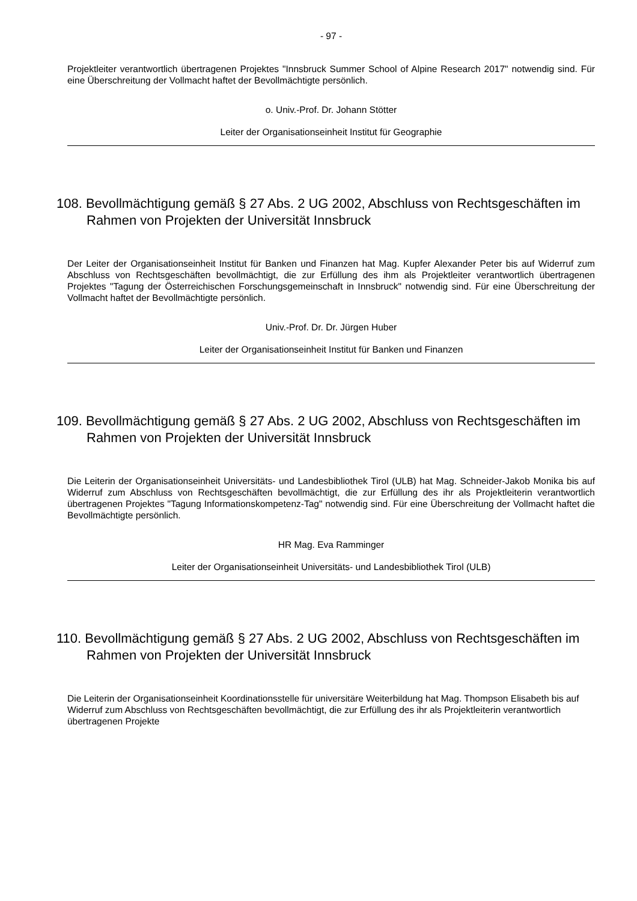- 97 -
Projektleiter verantwortlich übertragenen Projektes "Innsbruck Summer School of Alpine Research 2017" notwendig sind. Für eine Überschreitung der Vollmacht haftet der Bevollmächtigte persönlich.
o. Univ.-Prof. Dr. Johann Stötter
Leiter der Organisationseinheit Institut für Geographie
108. Bevollmächtigung gemäß § 27 Abs. 2 UG 2002, Abschluss von Rechtsgeschäften im Rahmen von Projekten der Universität Innsbruck
Der Leiter der Organisationseinheit Institut für Banken und Finanzen hat Mag. Kupfer Alexander Peter bis auf Widerruf zum Abschluss von Rechtsgeschäften bevollmächtigt, die zur Erfüllung des ihm als Projektleiter verantwortlich übertragenen Projektes "Tagung der Österreichischen Forschungsgemeinschaft in Innsbruck" notwendig sind. Für eine Überschreitung der Vollmacht haftet der Bevollmächtigte persönlich.
Univ.-Prof. Dr. Dr. Jürgen Huber
Leiter der Organisationseinheit Institut für Banken und Finanzen
109. Bevollmächtigung gemäß § 27 Abs. 2 UG 2002, Abschluss von Rechtsgeschäften im Rahmen von Projekten der Universität Innsbruck
Die Leiterin der Organisationseinheit Universitäts- und Landesbibliothek Tirol (ULB) hat Mag. Schneider-Jakob Monika bis auf Widerruf zum Abschluss von Rechtsgeschäften bevollmächtigt, die zur Erfüllung des ihr als Projektleiterin verantwortlich übertragenen Projektes "Tagung Informationskompetenz-Tag" notwendig sind. Für eine Überschreitung der Vollmacht haftet die Bevollmächtigte persönlich.
HR Mag. Eva Ramminger
Leiter der Organisationseinheit Universitäts- und Landesbibliothek Tirol (ULB)
110. Bevollmächtigung gemäß § 27 Abs. 2 UG 2002, Abschluss von Rechtsgeschäften im Rahmen von Projekten der Universität Innsbruck
Die Leiterin der Organisationseinheit Koordinationsstelle für universitäre Weiterbildung hat Mag. Thompson Elisabeth bis auf Widerruf zum Abschluss von Rechtsgeschäften bevollmächtigt, die zur Erfüllung des ihr als Projektleiterin verantwortlich übertragenen Projekte